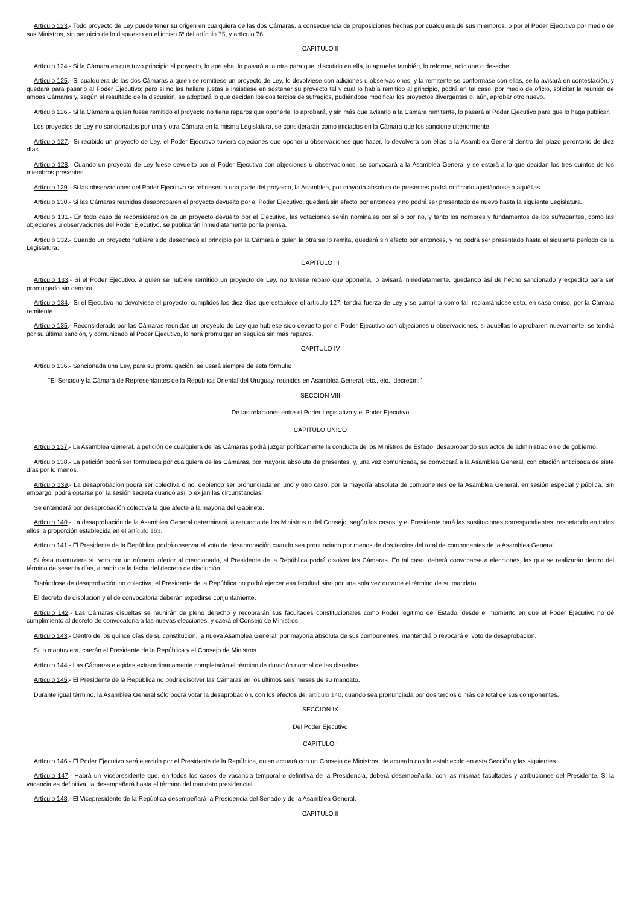Artículo 123.- Todo proyecto de Ley puede tener su origen en cualquiera de las dos Cámaras, a consecuencia de proposiciones hechas por cualquiera de sus miembros, o por el Poder Ejecutivo por medio de sus Ministros, sin perjuicio de lo dispuesto en el inciso 6º del artículo 75, y artículo 76.
CAPITULO II
Artículo 124.- Si la Cámara en que tuvo principio el proyecto, lo aprueba, lo pasará a la otra para que, discutido en ella, lo apruebe también, lo reforme, adicione o deseche.
Artículo 125.- Si cualquiera de las dos Cámaras a quien se remitiese un proyecto de Ley, lo devolviese con adiciones u observaciones, y la remitente se conformase con ellas, se lo avisará en contestación, y quedará para pasarlo al Poder Ejecutivo; pero si no las hallare justas e insistiese en sostener su proyecto tal y cual lo había remitido al principio, podrá en tal caso, por medio de oficio, solicitar la reunión de ambas Cámaras y, según el resultado de la discusión, se adoptará lo que decidan los dos tercios de sufragios, pudiéndose modificar los proyectos divergentes o, aún, aprobar otro nuevo.
Artículo 126.- Si la Cámara a quien fuese remitido el proyecto no tiene reparos que oponerle, lo aprobará, y sin más que avisarlo a la Cámara remitente, lo pasará al Poder Ejecutivo para que lo haga publicar.
Los proyectos de Ley no sancionados por una y otra Cámara en la misma Legislatura, se considerarán como iniciados en la Cámara que los sancione ulteriormente.
Artículo 127.- Si recibido un proyecto de Ley, el Poder Ejecutivo tuviera objeciones que oponer u observaciones que hacer, lo devolverá con ellas a la Asamblea General dentro del plazo perentorio de diez días.
Artículo 128.- Cuando un proyecto de Ley fuese devuelto por el Poder Ejecutivo con objeciones u observaciones, se convocará a la Asamblea General y se estará a lo que decidan los tres quintos de los miembros presentes.
Artículo 129.- Si las observaciones del Poder Ejecutivo se refiriesen a una parte del proyecto, la Asamblea, por mayoría absoluta de presentes podrá ratificarlo ajustándose a aquéllas.
Artículo 130.- Si las Cámaras reunidas desaprobaren el proyecto devuelto por el Poder Ejecutivo, quedará sin efecto por entonces y no podrá ser presentado de nuevo hasta la siguiente Legislatura.
Artículo 131.- En todo caso de reconsideración de un proyecto devuelto por el Ejecutivo, las votaciones serán nominales por sí o por no, y tanto los nombres y fundamentos de los sufragantes, como las objeciones u observaciones del Poder Ejecutivo, se publicarán inmediatamente por la prensa.
Artículo 132.- Cuando un proyecto hubiere sido desechado al principio por la Cámara a quien la otra se lo remita, quedará sin efecto por entonces, y no podrá ser presentado hasta el siguiente período de la Legislatura.
CAPITULO III
Artículo 133.- Si el Poder Ejecutivo, a quien se hubiere remitido un proyecto de Ley, no tuviese reparo que oponerle, lo avisará inmediatamente, quedando así de hecho sancionado y expedito para ser promulgado sin demora.
Artículo 134.- Si el Ejecutivo no devolviese el proyecto, cumplidos los diez días que establece el artículo 127, tendrá fuerza de Ley y se cumplirá como tal, reclamándose esto, en caso omiso, por la Cámara remitente.
Artículo 135.- Reconsiderado por las Cámaras reunidas un proyecto de Ley que hubiese sido devuelto por el Poder Ejecutivo con objeciones u observaciones, si aquéllas lo aprobaren nuevamente, se tendrá por su última sanción, y comunicado al Poder Ejecutivo, lo hará promulgar en seguida sin más reparos.
CAPITULO IV
Artículo 136.- Sancionada una Ley, para su promulgación, se usará siempre de esta fórmula:
"El Senado y la Cámara de Representantes de la República Oriental del Uruguay, reunidos en Asamblea General, etc., etc., decretan:"
SECCION VIII
De las relaciones entre el Poder Legislativo y el Poder Ejecutivo
CAPITULO UNICO
Artículo 137.- La Asamblea General, a petición de cualquiera de las Cámaras podrá juzgar políticamente la conducta de los Ministros de Estado, desaprobando sus actos de administración o de gobierno.
Artículo 138.- La petición podrá ser formulada por cualquiera de las Cámaras, por mayoría absoluta de presentes, y, una vez comunicada, se convocará a la Asamblea General, con citación anticipada de siete días por lo menos.
Artículo 139.- La desaprobación podrá ser colectiva o no, debiendo ser pronunciada en uno y otro caso, por la mayoría absoluta de componentes de la Asamblea General, en sesión especial y pública. Sin embargo, podrá optarse por la sesión secreta cuando así lo exijan las circunstancias.
Se entenderá por desaprobación colectiva la que afecte a la mayoría del Gabinete.
Artículo 140.- La desaprobación de la Asamblea General determinará la renuncia de los Ministros o del Consejo, según los casos, y el Presidente hará las sustituciones correspondientes, respetando en todos ellos la proporción establecida en el artículo 163.
Artículo 141.- El Presidente de la República podrá observar el voto de desaprobación cuando sea pronunciado por menos de dos tercios del total de componentes de la Asamblea General.
Si ésta mantuviera su voto por un número inferior al mencionado, el Presidente de la República podrá disolver las Cámaras. En tal caso, deberá convocarse a elecciones, las que se realizarán dentro del término de sesenta días, a partir de la fecha del decreto de disolución.
Tratándose de desaprobación no colectiva, el Presidente de la República no podrá ejercer esa facultad sino por una sola vez durante el término de su mandato.
El decreto de disolución y el de convocatoria deberán expedirse conjuntamente.
Artículo 142.- Las Cámaras disueltas se reunirán de pleno derecho y recobrarán sus facultades constitucionales como Poder legítimo del Estado, desde el momento en que el Poder Ejecutivo no dé cumplimiento al decreto de convocatoria a las nuevas elecciones, y caerá el Consejo de Ministros.
Artículo 143.- Dentro de los quince días de su constitución, la nueva Asamblea General, por mayoría absoluta de sus componentes, mantendrá o revocará el voto de desaprobación.
Si lo mantuviera, caerán el Presidente de la República y el Consejo de Ministros.
Artículo 144.- Las Cámaras elegidas extraordinariamente completarán el término de duración normal de las disueltas.
Artículo 145.- El Presidente de la República no podrá disolver las Cámaras en los últimos seis meses de su mandato.
Durante igual término, la Asamblea General sólo podrá votar la desaprobación, con los efectos del artículo 140, cuando sea pronunciada por dos tercios o más de total de sus componentes.
SECCION IX
Del Poder Ejecutivo
CAPITULO I
Artículo 146.- El Poder Ejecutivo será ejercido por el Presidente de la República, quien actuará con un Consejo de Ministros, de acuerdo con lo establecido en esta Sección y las siguientes.
Artículo 147.- Habrá un Vicepresidente que, en todos los casos de vacancia temporal o definitiva de la Presidencia, deberá desempeñarla, con las mismas facultades y atribuciones del Presidente. Si la vacancia es definitiva, la desempeñará hasta el término del mandato presidencial.
Artículo 148.- El Vicepresidente de la República desempeñará la Presidencia del Senado y de la Asamblea General.
CAPITULO II